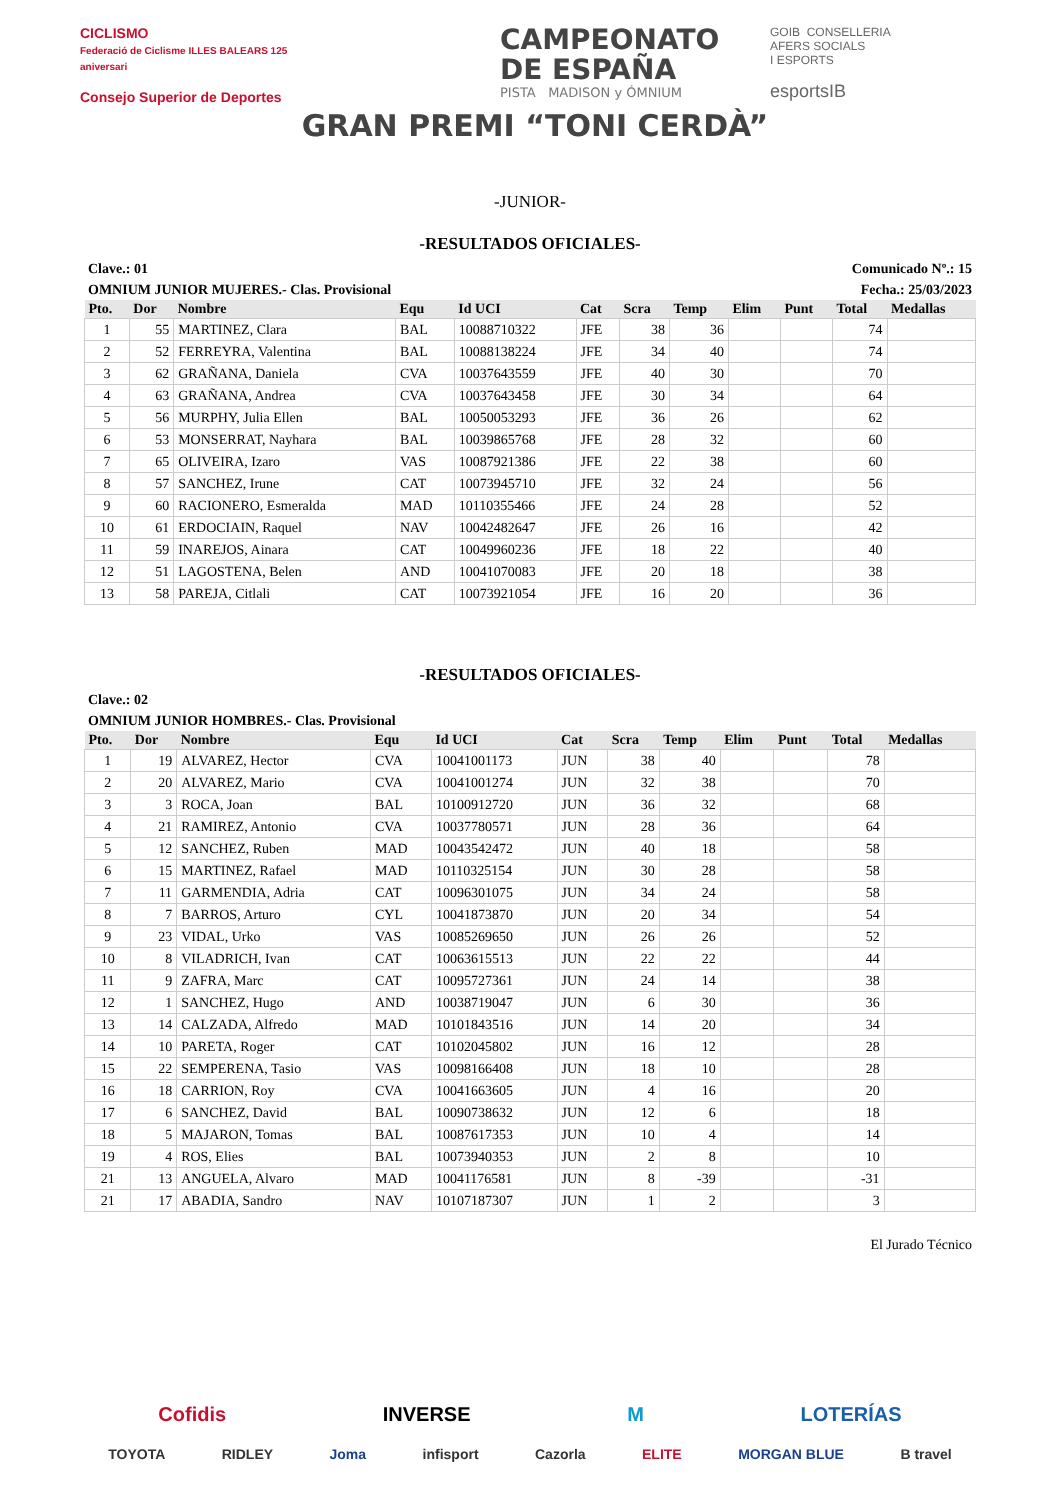CICLISMO
Federació de Ciclisme ILLES BALEARS 125 aniversari
Consejo Superior de Deportes
CAMPEONATO
DE ESPAÑA
PISTA MADISON y ÓMNIUM
GRAN PREMI “TONI CERDÀ”
GOIB CONSELLERIA
AFERS SOCIALS
I ESPORTS
esportsIB
-JUNIOR-
-RESULTADOS OFICIALES-
Clave.: 01 Comunicado Nº.: 15
OMNIUM JUNIOR MUJERES.- Clas. Provisional Fecha.: 25/03/2023
| Pto. | Dor | Nombre | Equ | Id UCI | Cat | Scra | Temp | Elim | Punt | Total | Medallas |
| --- | --- | --- | --- | --- | --- | --- | --- | --- | --- | --- | --- |
| 1 | 55 | MARTINEZ, Clara | BAL | 10088710322 | JFE | 38 | 36 | | | 74 | |
| 2 | 52 | FERREYRA, Valentina | BAL | 10088138224 | JFE | 34 | 40 | | | 74 | |
| 3 | 62 | GRAÑANA, Daniela | CVA | 10037643559 | JFE | 40 | 30 | | | 70 | |
| 4 | 63 | GRAÑANA, Andrea | CVA | 10037643458 | JFE | 30 | 34 | | | 64 | |
| 5 | 56 | MURPHY, Julia Ellen | BAL | 10050053293 | JFE | 36 | 26 | | | 62 | |
| 6 | 53 | MONSERRAT, Nayhara | BAL | 10039865768 | JFE | 28 | 32 | | | 60 | |
| 7 | 65 | OLIVEIRA, Izaro | VAS | 10087921386 | JFE | 22 | 38 | | | 60 | |
| 8 | 57 | SANCHEZ, Irune | CAT | 10073945710 | JFE | 32 | 24 | | | 56 | |
| 9 | 60 | RACIONERO, Esmeralda | MAD | 10110355466 | JFE | 24 | 28 | | | 52 | |
| 10 | 61 | ERDOCIAIN, Raquel | NAV | 10042482647 | JFE | 26 | 16 | | | 42 | |
| 11 | 59 | INAREJOS, Ainara | CAT | 10049960236 | JFE | 18 | 22 | | | 40 | |
| 12 | 51 | LAGOSTENA, Belen | AND | 10041070083 | JFE | 20 | 18 | | | 38 | |
| 13 | 58 | PAREJA, Citlali | CAT | 10073921054 | JFE | 16 | 20 | | | 36 | |
-RESULTADOS OFICIALES-
Clave.: 02
OMNIUM JUNIOR HOMBRES.- Clas. Provisional
| Pto. | Dor | Nombre | Equ | Id UCI | Cat | Scra | Temp | Elim | Punt | Total | Medallas |
| --- | --- | --- | --- | --- | --- | --- | --- | --- | --- | --- | --- |
| 1 | 19 | ALVAREZ, Hector | CVA | 10041001173 | JUN | 38 | 40 | | | 78 | |
| 2 | 20 | ALVAREZ, Mario | CVA | 10041001274 | JUN | 32 | 38 | | | 70 | |
| 3 | 3 | ROCA, Joan | BAL | 10100912720 | JUN | 36 | 32 | | | 68 | |
| 4 | 21 | RAMIREZ, Antonio | CVA | 10037780571 | JUN | 28 | 36 | | | 64 | |
| 5 | 12 | SANCHEZ, Ruben | MAD | 10043542472 | JUN | 40 | 18 | | | 58 | |
| 6 | 15 | MARTINEZ, Rafael | MAD | 10110325154 | JUN | 30 | 28 | | | 58 | |
| 7 | 11 | GARMENDIA, Adria | CAT | 10096301075 | JUN | 34 | 24 | | | 58 | |
| 8 | 7 | BARROS, Arturo | CYL | 10041873870 | JUN | 20 | 34 | | | 54 | |
| 9 | 23 | VIDAL, Urko | VAS | 10085269650 | JUN | 26 | 26 | | | 52 | |
| 10 | 8 | VILADRICH, Ivan | CAT | 10063615513 | JUN | 22 | 22 | | | 44 | |
| 11 | 9 | ZAFRA, Marc | CAT | 10095727361 | JUN | 24 | 14 | | | 38 | |
| 12 | 1 | SANCHEZ, Hugo | AND | 10038719047 | JUN | 6 | 30 | | | 36 | |
| 13 | 14 | CALZADA, Alfredo | MAD | 10101843516 | JUN | 14 | 20 | | | 34 | |
| 14 | 10 | PARETA, Roger | CAT | 10102045802 | JUN | 16 | 12 | | | 28 | |
| 15 | 22 | SEMPERENA, Tasio | VAS | 10098166408 | JUN | 18 | 10 | | | 28 | |
| 16 | 18 | CARRION, Roy | CVA | 10041663605 | JUN | 4 | 16 | | | 20 | |
| 17 | 6 | SANCHEZ, David | BAL | 10090738632 | JUN | 12 | 6 | | | 18 | |
| 18 | 5 | MAJARON, Tomas | BAL | 10087617353 | JUN | 10 | 4 | | | 14 | |
| 19 | 4 | ROS, Elies | BAL | 10073940353 | JUN | 2 | 8 | | | 10 | |
| 21 | 13 | ANGUELA, Alvaro | MAD | 10041176581 | JUN | 8 | -39 | | | -31 | |
| 21 | 17 | ABADIA, Sandro | NAV | 10107187307 | JUN | 1 | 2 | | | 3 | |
El Jurado Técnico
Cofidis INVERSE M LOTERÍAS
TOYOTA RIDLEY Joma infisport Cazorla ELITE MORGAN BLUE B travel